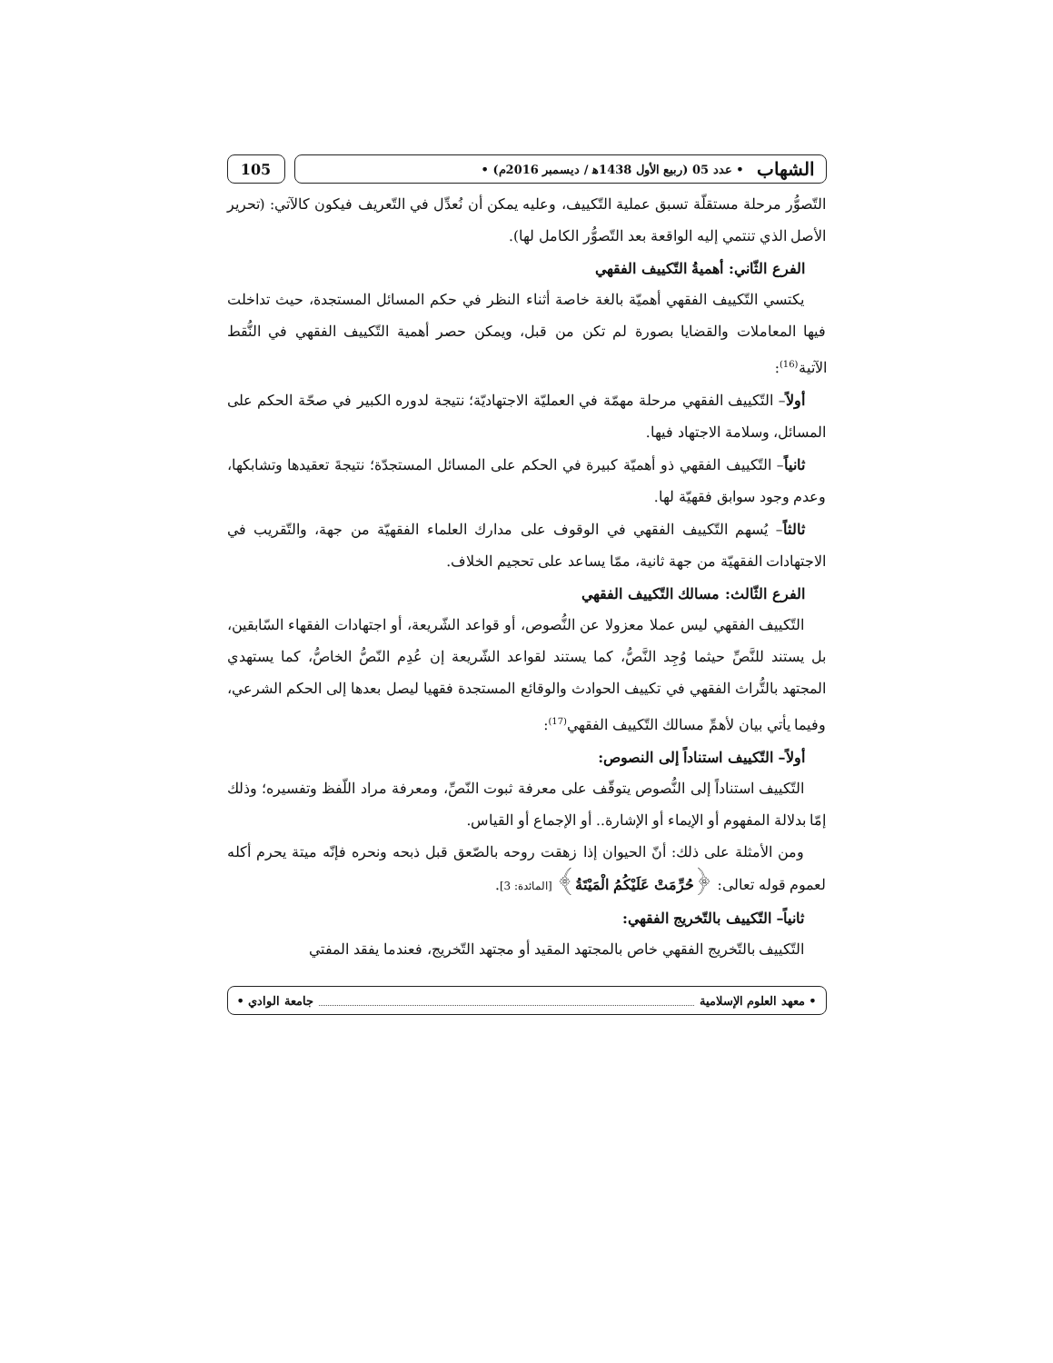الشهاب • عدد 05 (ربيع الأول 1438ﻫ / ديسمبر 2016م) •
105
التّصوُّر مرحلة مستقلّة تسبق عملية التّكييف، وعليه يمكن أن نُعدِّل في التّعريف فيكون كالآتي: (تحرير الأصل الذي تنتمي إليه الواقعة بعد التّصوُّر الكامل لها).
الفرع الثّاني: أهميةُ التّكييف الفقهي
يكتسي التّكييف الفقهي أهميّة بالغة خاصة أثناء النظر في حكم المسائل المستجدة، حيث تداخلت فيها المعاملات والقضايا بصورة لم تكن من قبل، ويمكن حصر أهمية التّكييف الفقهي في النُّقط الآتية<sup>(16)</sup>:
أولاً– التّكييف الفقهي مرحلة مهمّة في العمليّة الاجتهاديّة؛ نتيجة لدوره الكبير في صحّة الحكم على المسائل، وسلامة الاجتهاد فيها.
ثانياً– التّكييف الفقهي ذو أهميّة كبيرة في الحكم على المسائل المستجدّة؛ نتيجةَ تعقيدها وتشابكها، وعدم وجود سوابق فقهيّة لها.
ثالثاً– يُسهم التّكييف الفقهي في الوقوف على مدارك العلماء الفقهيّة من جهة، والتّقريب في الاجتهادات الفقهيّة من جهة ثانية، ممّا يساعد على تحجيم الخلاف.
الفرع الثّالث: مسالك التّكييف الفقهي
التّكييف الفقهي ليس عملا معزولا عن النُّصوص، أو قواعد الشّريعة، أو اجتهادات الفقهاء السّابقين، بل يستند للنَّصِّ حيثما وُجِد النَّصُّ، كما يستند لقواعد الشّريعة إن عُدِم النّصُّ الخاصُّ، كما يستهدي المجتهد بالتُّراث الفقهي في تكييف الحوادث والوقائع المستجدة فقهيا ليصل بعدها إلى الحكم الشرعي، وفيما يأتي بيان لأهمِّ مسالك التّكييف الفقهي<sup>(17)</sup>:
أولاً– التّكييف استناداً إلى النصوص:
التّكييف استناداً إلى النُّصوص يتوقّف على معرفة ثبوت النّصِّ، ومعرفة مراد اللّفظ وتفسيره؛ وذلك إمّا بدلالة المفهوم أو الإيماء أو الإشارة.. أو الإجماع أو القياس.
ومن الأمثلة على ذلك: أنّ الحيوان إذا زهقت روحه بالصّعق قبل ذبحه ونحره فإنّه ميتة يحرم أكله لعموم قوله تعالى: ﴿حُرِّمَتْ عَلَيْكُمُ الْمَيْتَةُ﴾ [المائدة: 3].
ثانياً– التّكييف بالتّخريج الفقهي:
التّكييف بالتّخريج الفقهي خاص بالمجتهد المقيد أو مجتهد التّخريج، فعندما يفقد المفتي
• معهد العلوم الإسلامية جامعة الوادي •